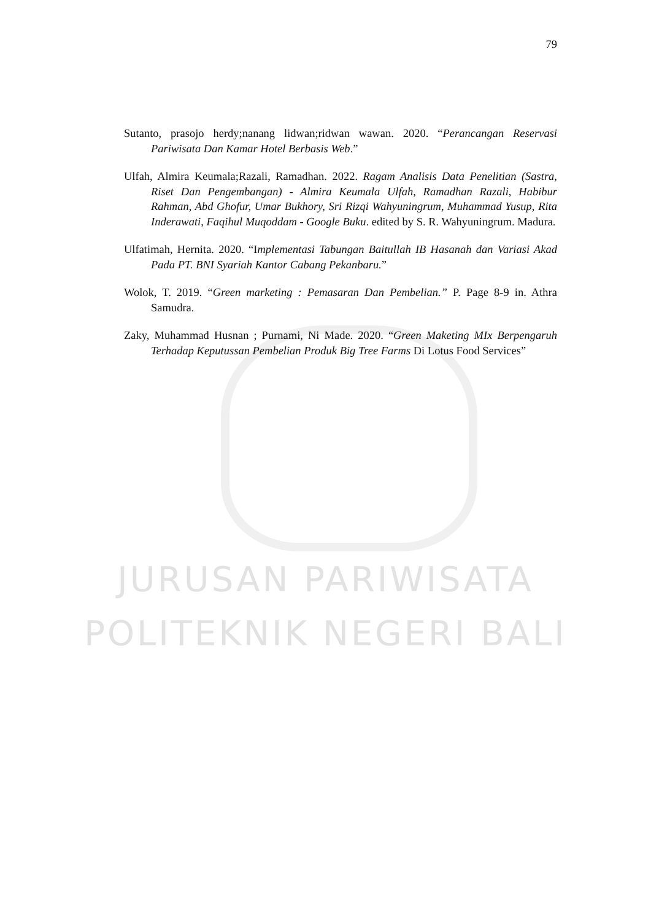79
Sutanto, prasojo herdy;nanang lidwan;ridwan wawan. 2020. “Perancangan Reservasi Pariwisata Dan Kamar Hotel Berbasis Web.”
Ulfah, Almira Keumala;Razali, Ramadhan. 2022. Ragam Analisis Data Penelitian (Sastra, Riset Dan Pengembangan) - Almira Keumala Ulfah, Ramadhan Razali, Habibur Rahman, Abd Ghofur, Umar Bukhory, Sri Rizqi Wahyuningrum, Muhammad Yusup, Rita Inderawati, Faqihul Muqoddam - Google Buku. edited by S. R. Wahyuningrum. Madura.
Ulfatimah, Hernita. 2020. “Implementasi Tabungan Baitullah IB Hasanah dan Variasi Akad Pada PT. BNI Syariah Kantor Cabang Pekanbaru.”
Wolok, T. 2019. “Green marketing : Pemasaran Dan Pembelian.” P. Page 8-9 in. Athra Samudra.
Zaky, Muhammad Husnan ; Purnami, Ni Made. 2020. “Green Maketing MIx Berpengaruh Terhadap Keputussan Pembelian Produk Big Tree Farms Di Lotus Food Services”
JURUSAN PARIWISATA
POLITEKNIK NEGERI BALI